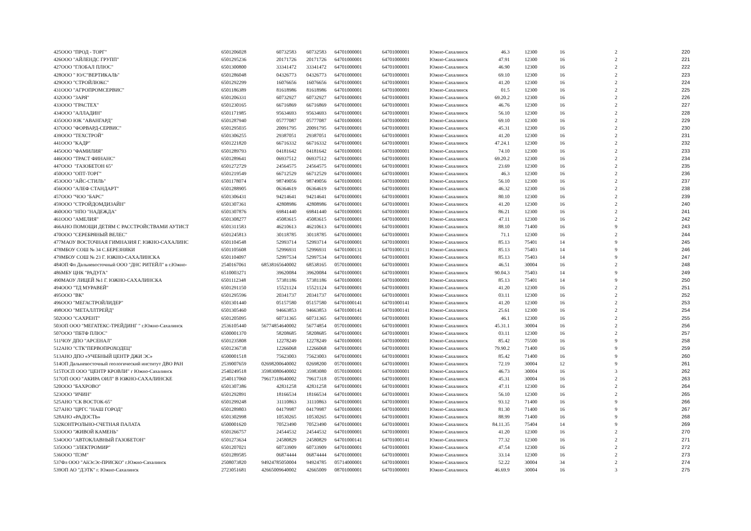| 425 | ООО "ПРОД - ТОРГ" | 6501206028 | 60732583 | 60732583 | 64701000001 | 64701000001 | Южно-Сахалинск | 46.3 | 12300 | 16 | 2 | 220 |
| 426 | ООО "АЙЛЕНДС ГРУПП" | 6501295236 | 20171726 | 20171726 | 64701000001 | 64701000001 | Южно-Сахалинск | 47.91 | 12300 | 16 | 2 | 221 |
| 427 | ООО "ГЛОБАЛ ПЛЮС" | 6501300800 | 33341472 | 33341472 | 64701000001 | 64701000001 | Южно-Сахалинск | 46.90 | 12300 | 16 | 2 | 222 |
| 428 | ООО " Ю/С"ВЕРТИКАЛЬ" | 6501286048 | 04326773 | 04326773 | 64701000001 | 64701000001 | Южно-Сахалинск | 69.10 | 12300 | 16 | 2 | 223 |
| 429 | ООО "СТРОЙЛЮКС" | 6501292299 | 16076656 | 16076656 | 64701000001 | 64701000001 | Южно-Сахалинск | 41.20 | 12300 | 16 | 2 | 224 |
| 431 | ООО "АГРОПРОМСЕРВИС" | 6501186389 | 81618986 | 81618986 | 64701000001 | 64701000001 | Южно-Сахалинск | 01.5 | 12300 | 16 | 2 | 225 |
| 432 | ООО "ЗАРЯ" | 6501206331 | 60732927 | 60732927 | 64701000001 | 64701000001 | Южно-Сахалинск | 69.20.2 | 12300 | 16 | 2 | 226 |
| 433 | ООО "ГРАСТЕХ" | 6501230165 | 66716869 | 66716869 | 64701000001 | 64701000001 | Южно-Сахалинск | 46.76 | 12300 | 16 | 2 | 227 |
| 434 | ООО "АЛЛАДИН" | 6501171985 | 95634693 | 95634693 | 64701000001 | 64701000001 | Южно-Сахалинск | 56.10 | 12300 | 16 | 2 | 228 |
| 435 | ООО ЮК "АВАНГАРД" | 6501287940 | 05777087 | 05777087 | 64701000001 | 64701000001 | Южно-Сахалинск | 69.10 | 12300 | 16 | 2 | 229 |
| 437 | ООО "ФОРВАРД-СЕРВИС" | 6501295035 | 20091795 | 20091795 | 64701000001 | 64701000001 | Южно-Сахалинск | 45.31 | 12300 | 16 | 2 | 230 |
| 439 | ООО "ТЕХСТРОЙ" | 6501306255 | 29387051 | 29387051 | 64701000001 | 64701000001 | Южно-Сахалинск | 41.20 | 12300 | 16 | 2 | 231 |
| 441 | ООО "КАДР" | 6501221820 | 66716332 | 66716332 | 64701000001 | 64701000001 | Южно-Сахалинск | 47.24.1 | 12300 | 16 | 2 | 232 |
| 445 | ООО "ФАМИЛИЯ" | 6501289793 | 04181642 | 04181642 | 64701000001 | 64701000001 | Южно-Сахалинск | 74.10 | 12300 | 16 | 2 | 233 |
| 446 | ООО "ТРАСТ ФИНАНС" | 6501289641 | 06937512 | 06937512 | 64701000001 | 64701000001 | Южно-Сахалинск | 69.20.2 | 12300 | 16 | 2 | 234 |
| 447 | ООО "ГАЗОБЕТОН 65" | 6501272729 | 24564575 | 24564575 | 64701000001 | 64701000001 | Южно-Сахалинск | 23.69 | 12300 | 16 | 2 | 235 |
| 450 | ООО "ОПТ-ТОРГ" | 6501219549 | 66712529 | 66712529 | 64701000001 | 64701000001 | Южно-Сахалинск | 46.3 | 12300 | 16 | 2 | 236 |
| 453 | ООО "АЙС-СТИЛЬ" | 6501178074 | 98749056 | 98749056 | 64701000001 | 64701000001 | Южно-Сахалинск | 56.10 | 12300 | 16 | 2 | 237 |
| 456 | ООО "АЛЕФ СТАНДАРТ" | 6501288905 | 06364619 | 06364619 | 64701000001 | 64701000001 | Южно-Сахалинск | 46.32 | 12300 | 16 | 2 | 238 |
| 457 | ООО "ЧОО "БАРС" | 6501306431 | 94214641 | 94214641 | 64701000001 | 64701000001 | Южно-Сахалинск | 80.10 | 12300 | 16 | 2 | 239 |
| 459 | ООО "СТРОЙДОМДИЗАЙН" | 6501307361 | 42808986 | 42808986 | 64701000001 | 64701000001 | Южно-Сахалинск | 41.20 | 12300 | 16 | 2 | 240 |
| 460 | ООО "НПО "НАДЕЖДА" | 6501307876 | 69841440 | 69841440 | 64701000001 | 64701000001 | Южно-Сахалинск | 86.21 | 12300 | 16 | 2 | 241 |
| 461 | ООО "АМЕЛИЯ" | 6501308277 | 45083615 | 45083615 | 64701000001 | 64701000001 | Южно-Сахалинск | 47.11 | 12300 | 16 | 2 | 242 |
| 466 | АНО ПОМОЩИ ДЕТЯМ С РАССТРОЙСТВАМИ АУТИСТ | 6501311583 | 46210613 | 46210613 | 64701000001 | 64701000001 | Южно-Сахалинск | 88.10 | 71400 | 16 | 9 | 243 |
| 470 | ООО "СЕРЕБРЯНЫЙ ВЕЛЕС" | 6501245813 | 30118785 | 30118785 | 64701000001 | 64701000001 | Южно-Сахалинск | 71.1 | 12300 | 16 | 2 | 244 |
| 477 | МАОУ ВОСТОЧНАЯ ГИМНАЗИЯ Г. ЮЖНО-САХАЛИНС | 6501104548 | 52993714 | 52993714 | 64701000001 | 64701000001 | Южно-Сахалинск | 85.13 | 75401 | 14 | 9 | 245 |
| 478 | МБОУ СОШ № 34 С.БЕРЕЗНЯКИ | 6501105608 | 52996931 | 52996931 | 64701000131 | 64701000131 | Южно-Сахалинск | 85.13 | 75403 | 14 | 9 | 246 |
| 479 | МБОУ СОШ № 23 Г. ЮЖНО-САХАЛИНСКА | 6501104097 | 52997534 | 52997534 | 64701000001 | 64701000001 | Южно-Сахалинск | 85.13 | 75403 | 14 | 9 | 247 |
| 484 | ОП Фл Дальневосточный ООО "ДНС РИТЕЙЛ" в г.Южно- | 2540167061 | 68538165640002 | 68538165 | 05701000001 | 64701000001 | Южно-Сахалинск | 46.51 | 30004 | 16 | 2 | 248 |
| 486 | МБУ ЦНК "РАДУГА" | 6510003271 | 39620084 | 39620084 | 64701000001 | 64701000001 | Южно-Сахалинск | 90.04.3 | 75403 | 14 | 9 | 249 |
| 490 | МАОУ ЛИЦЕЙ №1 Г. ЮЖНО-САХАЛИНСКА | 6501112348 | 57381186 | 57381186 | 64701000001 | 64701000001 | Южно-Сахалинск | 85.13 | 75401 | 14 | 9 | 250 |
| 494 | ООО "ТД МУРАВЕЙ" | 6501291150 | 15521124 | 15521124 | 64701000001 | 64701000001 | Южно-Сахалинск | 41.20 | 12300 | 16 | 2 | 251 |
| 495 | ООО "ВК" | 6501295596 | 20341737 | 20341737 | 64701000001 | 64701000001 | Южно-Сахалинск | 03.11 | 12300 | 16 | 2 | 252 |
| 496 | ООО "МЕГАСТРОЙЛИДЕР" | 6501301440 | 05157580 | 05157580 | 64701000141 | 64701000141 | Южно-Сахалинск | 41.20 | 12300 | 16 | 2 | 253 |
| 498 | ООО "МЕТАЛЛТРЕЙД" | 6501305460 | 94663853 | 94663853 | 64701000141 | 64701000141 | Южно-Сахалинск | 25.61 | 12300 | 16 | 2 | 254 |
| 502 | ООО "САХРЕНТ" | 6501205095 | 60731365 | 60731365 | 64701000001 | 64701000001 | Южно-Сахалинск | 46.1 | 12300 | 16 | 2 | 255 |
| 503 | ОП ООО "МЕГАТЕКС-ТРЕЙДИНГ " г.Южно-Сахалинск | 2536105440 | 56774854640002 | 56774854 | 05701000001 | 64701000001 | Южно-Сахалинск | 45.31.1 | 30004 | 16 | 2 | 256 |
| 507 | ООО "ПБТФ ПЛЮС" | 6500001370 | 58208685 | 58208685 | 64701000001 | 64701000001 | Южно-Сахалинск | 03.11 | 12300 | 16 | 2 | 257 |
| 511 | ЧОУ ДПО "АРСЕНАЛ" | 6501235808 | 12278249 | 12278249 | 64701000001 | 64701000001 | Южно-Сахалинск | 85.42 | 75500 | 16 | 9 | 258 |
| 512 | АНО "СТК"ПЕРВОПРОХОДЕЦ" | 6501236738 | 12266068 | 12266068 | 64701000001 | 64701000001 | Южно-Сахалинск | 79.90.2 | 71400 | 16 | 9 | 259 |
| 513 | АНО ДПО «УЧЕБНЫЙ ЦЕНТР ДЖИ ЭС» | 6500001518 | 75623003 | 75623003 | 64701000001 | 64701000001 | Южно-Сахалинск | 85.42 | 71400 | 16 | 9 | 260 |
| 514 | ОП Дальневосточный геологический институт ДВО РАН | 2539007659 | 02698200640002 | 02698200 | 05701000001 | 64701000001 | Южно-Сахалинск | 72.19 | 30004 | 12 | 9 | 261 |
| 515 | ТОСП ООО "ЦЕНТР КРОВЛИ" г Южно-Сахалинск | 2540249518 | 35983080640002 | 35983080 | 05701000001 | 64701000001 | Южно-Сахалинск | 46.73 | 30004 | 16 | 3 | 262 |
| 517 | ОП ООО "АКИРА ОИЛ" В ЮЖНО-САХАЛИНСКЕ | 2540117060 | 79617318640002 | 79617318 | 05701000001 | 64701000001 | Южно-Сахалинск | 45.31 | 30004 | 16 | 2 | 263 |
| 520 | ООО "БАХРОВО" | 6501307386 | 42831258 | 42831258 | 64701000001 | 64701000001 | Южно-Сахалинск | 47.11 | 12300 | 16 | 2 | 264 |
| 523 | ООО "ИЧИН" | 6501292891 | 18166534 | 18166534 | 64701000001 | 64701000001 | Южно-Сахалинск | 56.10 | 12300 | 16 | 2 | 265 |
| 525 | АНО "СК ВОСТОК-65" | 6501299248 | 31110863 | 31110863 | 64701000001 | 64701000001 | Южно-Сахалинск | 93.12 | 71400 | 16 | 9 | 266 |
| 527 | АНО "ЦРГС "НАШ ГОРОД" | 6501289803 | 04179987 | 04179987 | 64701000001 | 64701000001 | Южно-Сахалинск | 81.30 | 71400 | 16 | 9 | 267 |
| 528 | АНО «РАДОСТЬ» | 6501302998 | 10530265 | 10530265 | 64701000001 | 64701000001 | Южно-Сахалинск | 88.99 | 71400 | 16 | 9 | 268 |
| 532 | КОНТРОЛЬНО-СЧЕТНАЯ ПАЛАТА | 6500001620 | 70523490 | 70523490 | 64701000001 | 64701000001 | Южно-Сахалинск | 84.11.35 | 75404 | 14 | 9 | 269 |
| 533 | ООО "ЖИВОЙ КАМЕНЬ" | 6501266757 | 24544532 | 24544532 | 64701000001 | 64701000001 | Южно-Сахалинск | 41.20 | 12300 | 16 | 2 | 270 |
| 534 | ООО "АВТОКЛАВНЫЙ ГАЗОБЕТОН" | 6501273634 | 24580829 | 24580829 | 64701000141 | 64701000141 | Южно-Сахалинск | 77.32 | 12300 | 16 | 2 | 271 |
| 535 | ООО "ЭЛЕКТРОМИР" | 6501207021 | 60733909 | 60733909 | 64701000001 | 64701000001 | Южно-Сахалинск | 47.54 | 12300 | 16 | 2 | 272 |
| 536 | ООО "ПЭМ" | 6501289585 | 06874444 | 06874444 | 64701000001 | 64701000001 | Южно-Сахалинск | 33.14 | 12300 | 16 | 2 | 273 |
| 537 | Фл ООО "АйЭсЭс-ПРИСКО" г.Южно-Сахалинск | 2508073820 | 94924785050004 | 94924785 | 05714000001 | 64701000001 | Южно-Сахалинск | 52.22 | 30004 | 34 | 2 | 274 |
| 539 | ОП АО "ДЭТК" г. Южно-Сахалинск | 2723051681 | 42665009640002 | 42665009 | 08701000001 | 64701000001 | Южно-Сахалинск | 46.69.9 | 30004 | 16 | 3 | 275 |